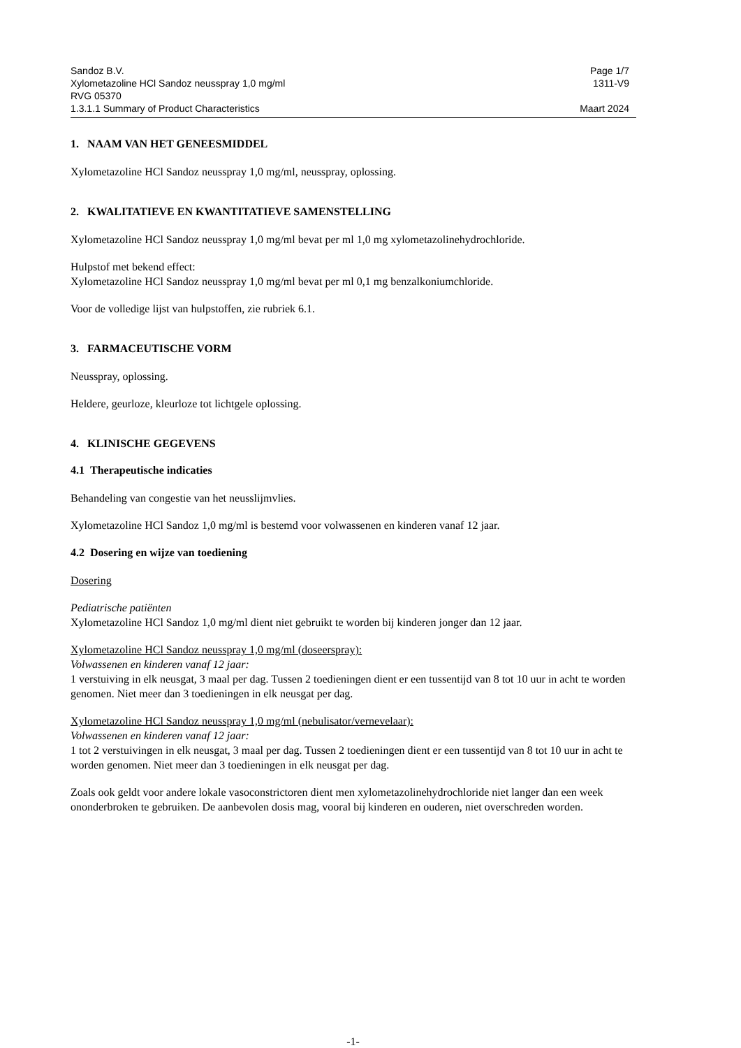Sandoz B.V. Page 1/7
Xylometazoline HCl Sandoz neusspray 1,0 mg/ml 1311-V9
RVG 05370
1.3.1.1 Summary of Product Characteristics Maart 2024
1. NAAM VAN HET GENEESMIDDEL
Xylometazoline HCl Sandoz neusspray 1,0 mg/ml, neusspray, oplossing.
2. KWALITATIEVE EN KWANTITATIEVE SAMENSTELLING
Xylometazoline HCl Sandoz neusspray 1,0 mg/ml bevat per ml 1,0 mg xylometazolinehydrochloride.
Hulpstof met bekend effect:
Xylometazoline HCl Sandoz neusspray 1,0 mg/ml bevat per ml 0,1 mg benzalkoniumchloride.
Voor de volledige lijst van hulpstoffen, zie rubriek 6.1.
3. FARMACEUTISCHE VORM
Neusspray, oplossing.
Heldere, geurloze, kleurloze tot lichtgele oplossing.
4. KLINISCHE GEGEVENS
4.1 Therapeutische indicaties
Behandeling van congestie van het neusslijmvlies.
Xylometazoline HCl Sandoz 1,0 mg/ml is bestemd voor volwassenen en kinderen vanaf 12 jaar.
4.2 Dosering en wijze van toediening
Dosering
Pediatrische patiënten
Xylometazoline HCl Sandoz 1,0 mg/ml dient niet gebruikt te worden bij kinderen jonger dan 12 jaar.
Xylometazoline HCl Sandoz neusspray 1,0 mg/ml (doseerspray):
Volwassenen en kinderen vanaf 12 jaar:
1 verstuiving in elk neusgat, 3 maal per dag. Tussen 2 toedieningen dient er een tussentijd van 8 tot 10 uur in acht te worden genomen. Niet meer dan 3 toedieningen in elk neusgat per dag.
Xylometazoline HCl Sandoz neusspray 1,0 mg/ml (nebulisator/vernevelaar):
Volwassenen en kinderen vanaf 12 jaar:
1 tot 2 verstuivingen in elk neusgat, 3 maal per dag. Tussen 2 toedieningen dient er een tussentijd van 8 tot 10 uur in acht te worden genomen. Niet meer dan 3 toedieningen in elk neusgat per dag.
Zoals ook geldt voor andere lokale vasoconstrictoren dient men xylometazolinehydrochloride niet langer dan een week ononderbroken te gebruiken. De aanbevolen dosis mag, vooral bij kinderen en ouderen, niet overschreden worden.
-1-